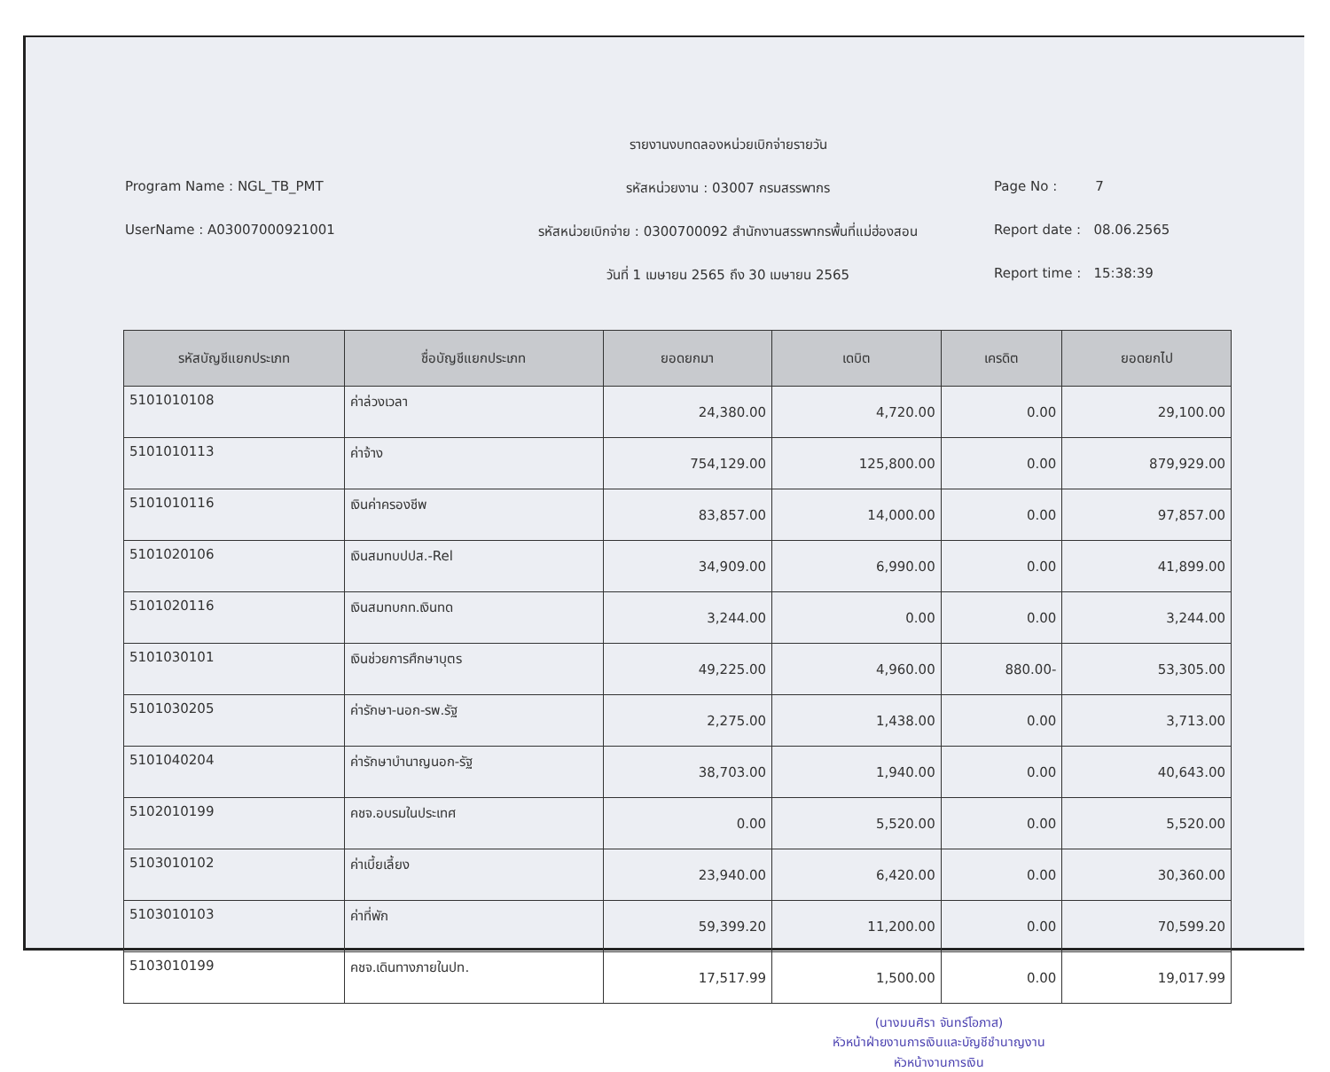รายงานงบทดลองหน่วยเบิกจ่ายรายวัน
Program Name : NGL_TB_PMT
รหัสหน่วยงาน : 03007 กรมสรรพากร
Page No : 7
UserName : A03007000921001
รหัสหน่วยเบิกจ่าย : 0300700092 สำนักงานสรรพากรพื้นที่แม่ฮ่องสอน
Report date : 08.06.2565
วันที่ 1 เมษายน 2565 ถึง 30 เมษายน 2565
Report time : 15:38:39
| รหัสบัญชีแยกประเภท | ชื่อบัญชีแยกประเภท | ยอดยกมา | เดบิต | เครดิต | ยอดยกไป |
| --- | --- | --- | --- | --- | --- |
| 5101010108 | ค่าล่วงเวลา | 24,380.00 | 4,720.00 | 0.00 | 29,100.00 |
| 5101010113 | ค่าจ้าง | 754,129.00 | 125,800.00 | 0.00 | 879,929.00 |
| 5101010116 | เงินค่าครองชีพ | 83,857.00 | 14,000.00 | 0.00 | 97,857.00 |
| 5101020106 | เงินสมทบปปส.-Rel | 34,909.00 | 6,990.00 | 0.00 | 41,899.00 |
| 5101020116 | เงินสมทบกท.เงินทด | 3,244.00 | 0.00 | 0.00 | 3,244.00 |
| 5101030101 | เงินช่วยการศึกษาบุตร | 49,225.00 | 4,960.00 | 880.00- | 53,305.00 |
| 5101030205 | ค่ารักษา-นอก-รพ.รัฐ | 2,275.00 | 1,438.00 | 0.00 | 3,713.00 |
| 5101040204 | ค่ารักษาบำนาญนอก-รัฐ | 38,703.00 | 1,940.00 | 0.00 | 40,643.00 |
| 5102010199 | คชจ.อบรมในประเทศ | 0.00 | 5,520.00 | 0.00 | 5,520.00 |
| 5103010102 | ค่าเบี้ยเลี้ยง | 23,940.00 | 6,420.00 | 0.00 | 30,360.00 |
| 5103010103 | ค่าที่พัก | 59,399.20 | 11,200.00 | 0.00 | 70,599.20 |
| 5103010199 | คชจ.เดินทางภายในปท. | 17,517.99 | 1,500.00 | 0.00 | 19,017.99 |
(นางมนศิรา จันทร์โอภาส)
หัวหน้าฝ่ายงานการเงินและบัญชีชำนาญงาน
หัวหน้างานการเงิน